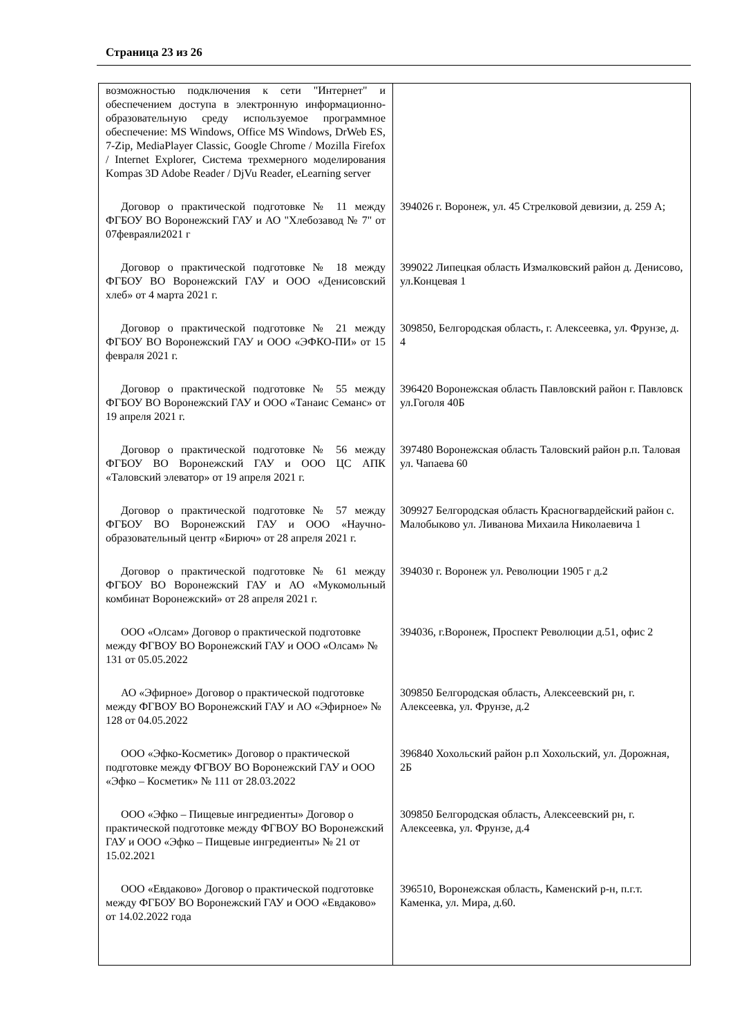Страница 23 из 26
| возможностью подключения к сети "Интернет" и обеспечением доступа в электронную информационно-образовательную среду используемое программное обеспечение: MS Windows, Office MS Windows, DrWeb ES, 7-Zip, MediaPlayer Classic, Google Chrome / Mozilla Firefox / Internet Explorer, Система трехмерного моделирования Kompas 3D Adobe Reader / DjVu Reader, eLearning server | |
| Договор о практической подготовке № 11 между ФГБОУ ВО Воронежский ГАУ и АО "Хлебозавод № 7" от 07февраяли2021 г | 394026 г. Воронеж, ул. 45 Стрелковой девизии, д. 259 А; |
| Договор о практической подготовке № 18 между ФГБОУ ВО Воронежский ГАУ и ООО «Денисовский хлеб» от 4 марта 2021 г. | 399022 Липецкая область Измалковский район д. Денисово, ул.Концевая 1 |
| Договор о практической подготовке № 21 между ФГБОУ ВО Воронежский ГАУ и ООО «ЭФКО-ПИ» от 15 февраля 2021 г. | 309850, Белгородская область, г. Алексеевка, ул. Фрунзе, д. 4 |
| Договор о практической подготовке № 55 между ФГБОУ ВО Воронежский ГАУ и ООО «Танаис Семанс» от 19 апреля 2021 г. | 396420 Воронежская область Павловский район г. Павловск ул.Гоголя 40Б |
| Договор о практической подготовке № 56 между ФГБОУ ВО Воронежский ГАУ и ООО ЦС АПК «Таловский элеватор» от 19 апреля 2021 г. | 397480 Воронежская область Таловский район р.п. Таловая ул. Чапаева 60 |
| Договор о практической подготовке № 57 между ФГБОУ ВО Воронежский ГАУ и ООО «Научно-образовательный центр «Бирюч» от 28 апреля 2021 г. | 309927 Белгородская область Красногвардейский район с. Малобыково ул. Ливанова Михаила Николаевича 1 |
| Договор о практической подготовке № 61 между ФГБОУ ВО Воронежский ГАУ и АО «Мукомольный комбинат Воронежский» от 28 апреля 2021 г. | 394030 г. Воронеж ул. Революции 1905 г д.2 |
| ООО «Олсам» Договор о практической подготовке между ФГВОУ ВО Воронежский ГАУ и ООО «Олсам» № 131 от 05.05.2022 | 394036, г.Воронеж, Проспект Революции д.51, офис 2 |
| АО «Эфирное» Договор о практической подготовке между ФГВОУ ВО Воронежский ГАУ и АО «Эфирное» № 128 от 04.05.2022 | 309850 Белгородская область, Алексеевский рн, г. Алексеевка, ул. Фрунзе, д.2 |
| ООО «Эфко-Косметик» Договор о практической подготовке между ФГВОУ ВО Воронежский ГАУ и ООО «Эфко – Косметик» № 111 от 28.03.2022 | 396840 Хохольский район р.п Хохольский, ул. Дорожная, 2Б |
| ООО «Эфко – Пищевые ингредиенты» Договор о практической подготовке между ФГВОУ ВО Воронежский ГАУ и ООО «Эфко – Пищевые ингредиенты» № 21 от 15.02.2021 | 309850 Белгородская область, Алексеевский рн, г. Алексеевка, ул. Фрунзе, д.4 |
| ООО «Евдаково» Договор о практической подготовке между ФГБОУ ВО Воронежский ГАУ и ООО «Евдаково» от 14.02.2022 года | 396510, Воронежская область, Каменский р-н, п.г.т. Каменка, ул. Мира, д.60. |